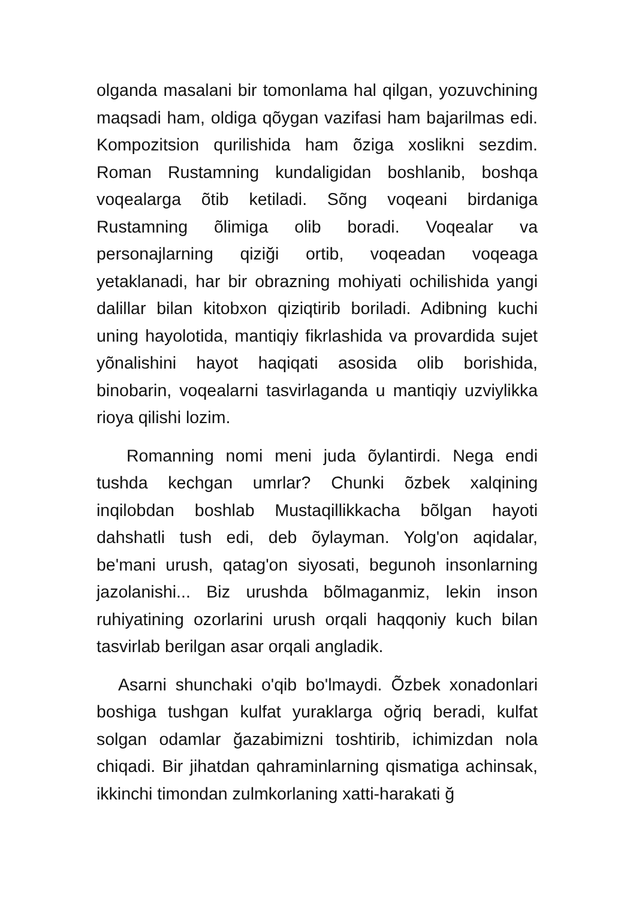olganda masalani bir tomonlama hal qilgan, yozuvchining maqsadi ham, oldiga qõygan vazifasi ham bajarilmas edi. Kompozitsion qurilishida ham õziga xoslikni sezdim. Roman Rustamning kundaligidan boshlanib, boshqa voqealarga õtib ketiladi. Sõng voqeani birdaniga Rustamning õlimiga olib boradi. Voqealar va personajlarning qiziği ortib, voqeadan voqeaga yetaklanadi, har bir obrazning mohiyati ochilishida yangi dalillar bilan kitobxon qiziqtirib boriladi. Adibning kuchi uning hayolotida, mantiqiy fikrlashida va provardida sujet yõnalishini hayot haqiqati asosida olib borishida, binobarin, voqealarni tasvirlaganda u mantiqiy uzviylikka rioya qilishi lozim.
Romanning nomi meni juda õylantirdi. Nega endi tushda kechgan umrlar? Chunki õzbek xalqining inqilobdan boshlab Mustaqillikkacha bõlgan hayoti dahshatli tush edi, deb õylayman. Yolg'on aqidalar, be'mani urush, qatag'on siyosati, begunoh insonlarning jazolanishi... Biz urushda bõlmaganmiz, lekin inson ruhiyatining ozorlarini urush orqali haqqoniy kuch bilan tasvirlab berilgan asar orqali angladik.
Asarni shunchaki o'qib bo'lmaydi. Õzbek xonadonlari boshiga tushgan kulfat yuraklarga oğriq beradi, kulfat solgan odamlar ğazabimizni toshtirib, ichimizdan nola chiqadi. Bir jihatdan qahraminlarning qismatiga achinsak, ikkinchi timondan zulmkorlaning xatti-harakati ğ